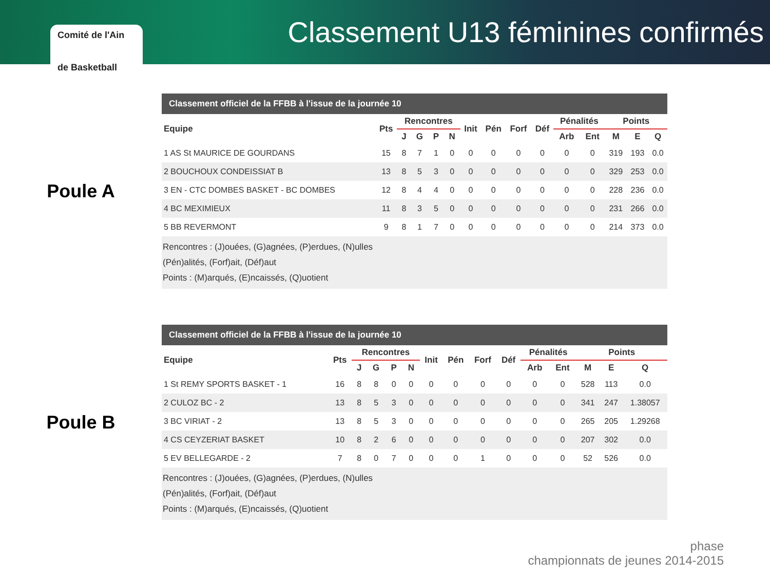Comité de l'Ain
de Basketball
Classement U13 féminines confirmés
Poule A
Classement officiel de la FFBB à l'issue de la journée 10
| Equipe | Pts | Rencontres | | | | Init | Pén | Forf | Déf | Pénalités | | Points | | |
| --- | --- | --- | --- | --- | --- | --- | --- | --- | --- | --- | --- | --- | --- | --- |
| | | J | G | P | N | | | | | Arb | Ent | M | E | Q |
| 1 AS St MAURICE DE GOURDANS | 15 | 8 | 7 | 1 | 0 | 0 | 0 | 0 | 0 | 0 | 0 | 319 | 193 | 0.0 |
| 2 BOUCHOUX CONDEISSIAT B | 13 | 8 | 5 | 3 | 0 | 0 | 0 | 0 | 0 | 0 | 0 | 329 | 253 | 0.0 |
| 3 EN - CTC DOMBES BASKET - BC DOMBES | 12 | 8 | 4 | 4 | 0 | 0 | 0 | 0 | 0 | 0 | 0 | 228 | 236 | 0.0 |
| 4 BC MEXIMIEUX | 11 | 8 | 3 | 5 | 0 | 0 | 0 | 0 | 0 | 0 | 0 | 231 | 266 | 0.0 |
| 5 BB REVERMONT | 9 | 8 | 1 | 7 | 0 | 0 | 0 | 0 | 0 | 0 | 0 | 214 | 373 | 0.0 |
Rencontres : (J)ouées, (G)agnées, (P)erdues, (N)ulles
(Pén)alités, (Forf)ait, (Déf)aut
Points : (M)arqués, (E)ncaissés, (Q)uotient
Poule B
Classement officiel de la FFBB à l'issue de la journée 10
| Equipe | Pts | Rencontres | | | | Init | Pén | Forf | Déf | Pénalités | | Points | | |
| --- | --- | --- | --- | --- | --- | --- | --- | --- | --- | --- | --- | --- | --- | --- |
| | | J | G | P | N | | | | | Arb | Ent | M | E | Q |
| 1 St REMY SPORTS BASKET - 1 | 16 | 8 | 8 | 0 | 0 | 0 | 0 | 0 | 0 | 0 | 0 | 528 | 113 | 0.0 |
| 2 CULOZ BC - 2 | 13 | 8 | 5 | 3 | 0 | 0 | 0 | 0 | 0 | 0 | 0 | 341 | 247 | 1.38057 |
| 3 BC VIRIAT - 2 | 13 | 8 | 5 | 3 | 0 | 0 | 0 | 0 | 0 | 0 | 0 | 265 | 205 | 1.29268 |
| 4 CS CEYZERIAT BASKET | 10 | 8 | 2 | 6 | 0 | 0 | 0 | 0 | 0 | 0 | 0 | 207 | 302 | 0.0 |
| 5 EV BELLEGARDE - 2 | 7 | 8 | 0 | 7 | 0 | 0 | 0 | 1 | 0 | 0 | 0 | 52 | 526 | 0.0 |
Rencontres : (J)ouées, (G)agnées, (P)erdues, (N)ulles
(Pén)alités, (Forf)ait, (Déf)aut
Points : (M)arqués, (E)ncaissés, (Q)uotient
phase
championnats de jeunes 2014-2015